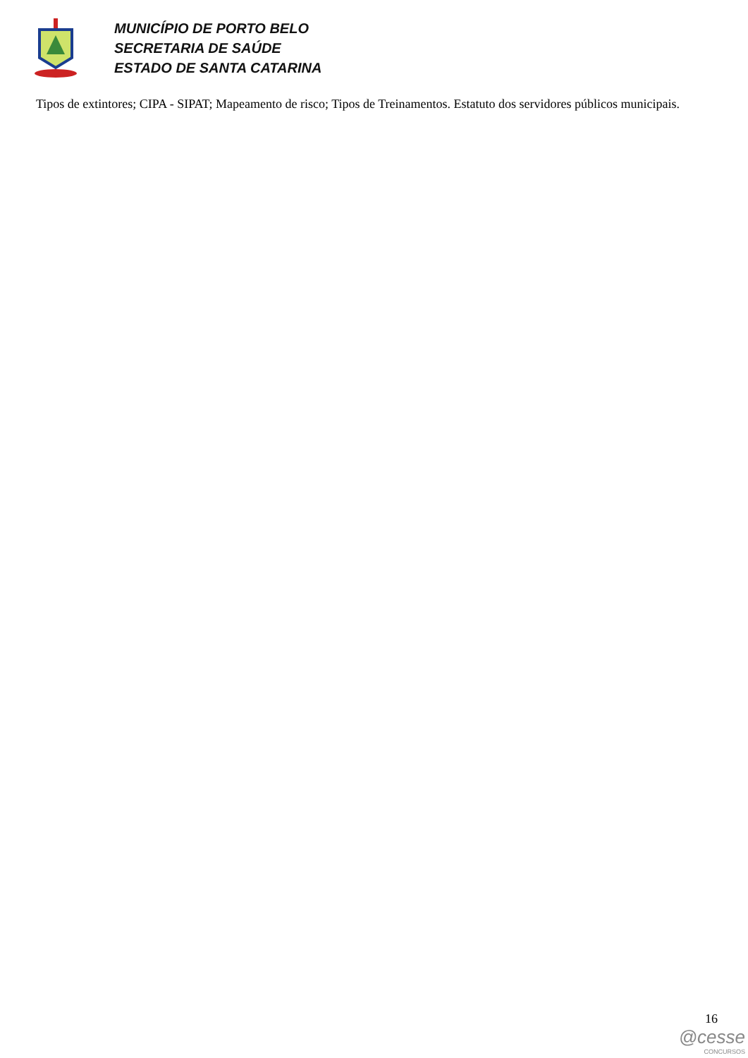MUNICÍPIO DE PORTO BELO
SECRETARIA DE SAÚDE
ESTADO DE SANTA CATARINA
Tipos de extintores; CIPA - SIPAT; Mapeamento de risco; Tipos de Treinamentos. Estatuto dos servidores públicos municipais.
16
@cesse
CONCURSOS